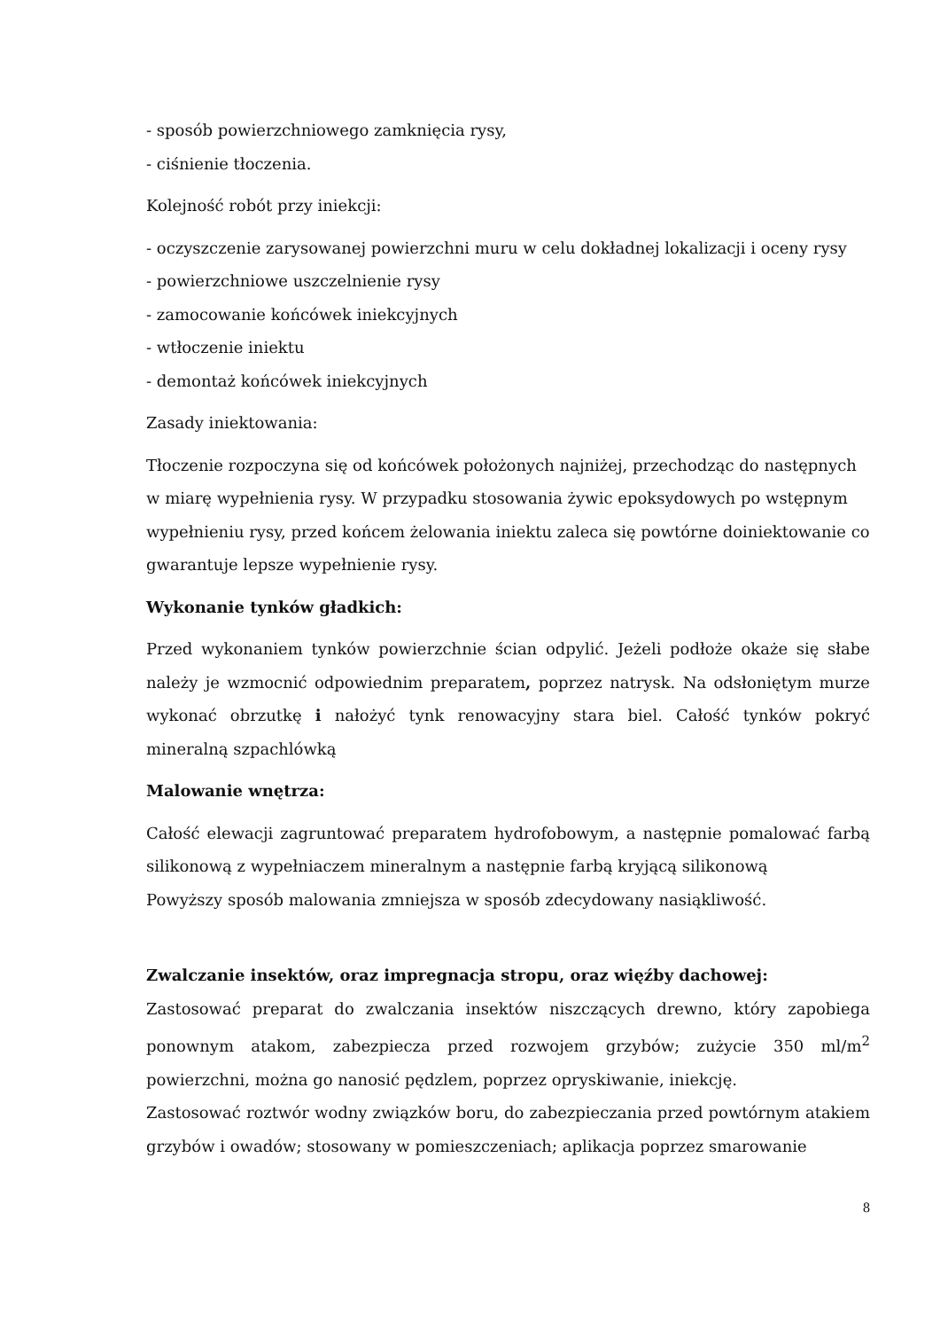- sposób powierzchniowego zamknięcia rysy,
- ciśnienie tłoczenia.
Kolejność robót przy iniekcji:
- oczyszczenie zarysowanej powierzchni muru w celu dokładnej lokalizacji i oceny rysy
- powierzchniowe uszczelnienie rysy
- zamocowanie końcówek iniekcyjnych
- wtłoczenie iniektu
- demontaż końcówek iniekcyjnych
Zasady iniektowania:
Tłoczenie rozpoczyna się od końcówek położonych najniżej, przechodząc do następnych w miarę wypełnienia rysy. W przypadku stosowania żywic epoksydowych po wstępnym wypełnieniu rysy, przed końcem żelowania iniektu zaleca się powtórne doiniektowanie co gwarantuje lepsze wypełnienie rysy.
Wykonanie tynków gładkich:
Przed wykonaniem tynków powierzchnie ścian odpylić. Jeżeli podłoże okaże się słabe należy je wzmocnić odpowiednim preparatem, poprzez natrysk. Na odsłoniętym murze wykonać obrzutkę i nałożyć tynk renowacyjny stara biel. Całość tynków pokryć mineralną szpachlówką
Malowanie wnętrza:
Całość elewacji zagruntować preparatem hydrofobowym, a następnie pomalować farbą silikonową z wypełniaczem mineralnym a następnie farbą kryjącą silikonową
Powyższy sposób malowania zmniejsza w sposób zdecydowany nasiąkliwość.
Zwalczanie insektów, oraz impregnacja stropu, oraz więźby dachowej:
Zastosować preparat do zwalczania insektów niszczących drewno, który zapobiega ponownym atakom, zabezpiecza przed rozwojem grzybów; zużycie 350 ml/m<sup>2</sup> powierzchni, można go nanosić pędzlem, poprzez opryskiwanie, iniekcję.
Zastosować roztwór wodny związków boru, do zabezpieczania przed powtórnym atakiem grzybów i owadów; stosowany w pomieszczeniach; aplikacja poprzez smarowanie
8